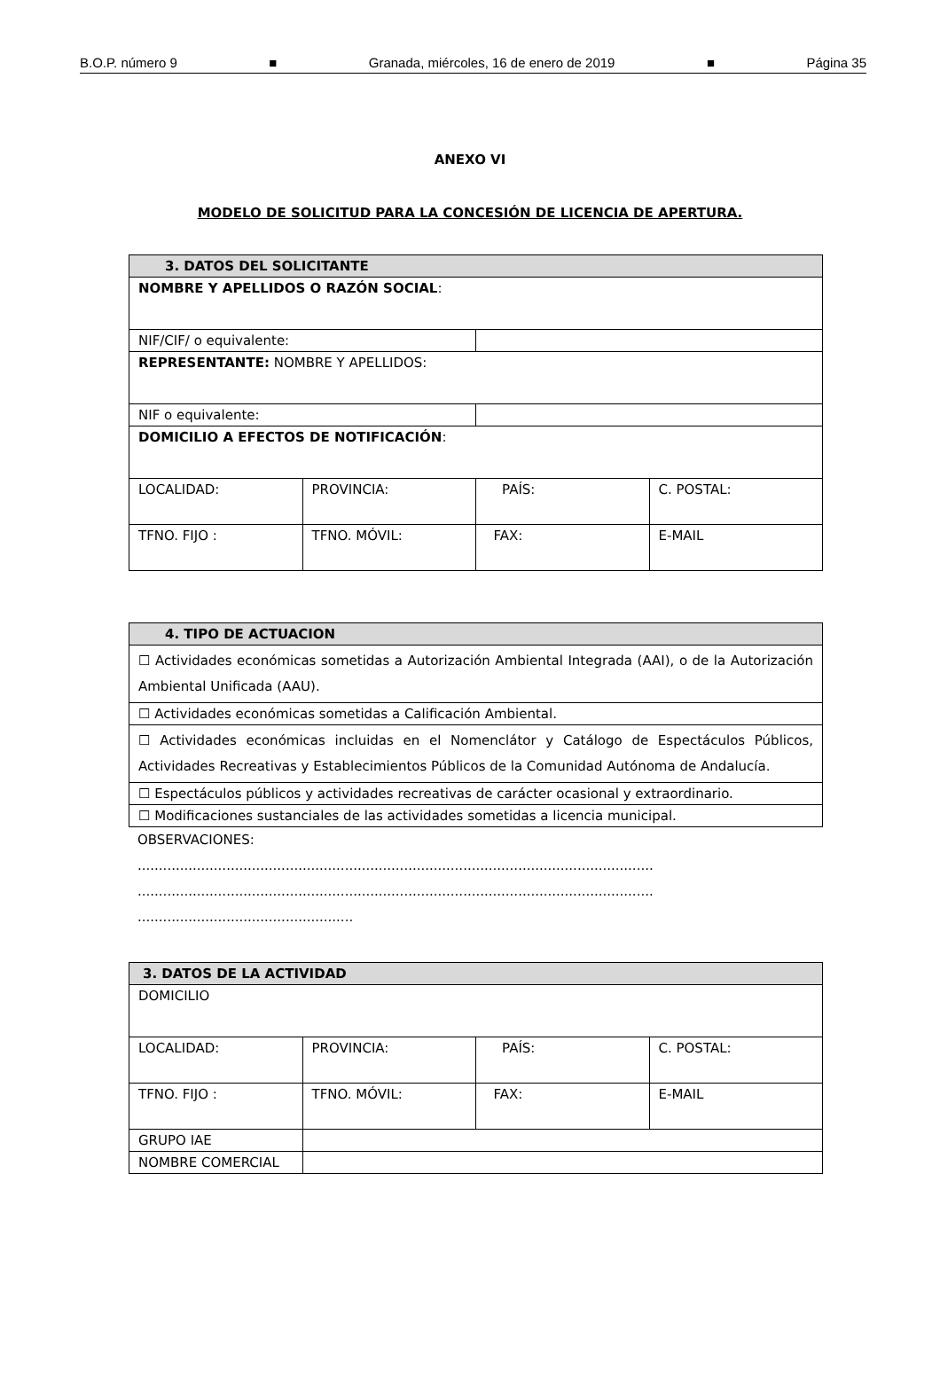B.O.P. número 9 ■ Granada, miércoles, 16 de enero de 2019 ■ Página 35
ANEXO VI
MODELO DE SOLICITUD PARA LA CONCESIÓN DE LICENCIA DE APERTURA.
| 3. DATOS DEL SOLICITANTE | | | |
| --- | --- | --- | --- |
| NOMBRE Y APELLIDOS O RAZÓN SOCIAL : | | | |
| NIF/CIF/ o equivalente: | | | |
| REPRESENTANTE: NOMBRE Y APELLIDOS: | | | |
| NIF o equivalente: | | | |
| DOMICILIO A EFECTOS DE NOTIFICACIÓN : | | | |
| LOCALIDAD: | PROVINCIA: | PAÍS: | C. POSTAL: |
| TFNO. FIJO : | TFNO. MÓVIL: | FAX: | E-MAIL |
| 4. TIPO DE ACTUACION |
| --- |
| ☐ Actividades económicas sometidas a Autorización Ambiental Integrada (AAI), o de la Autorización Ambiental Unificada (AAU). |
| ☐ Actividades económicas sometidas a Calificación Ambiental. |
| ☐ Actividades económicas incluidas en el Nomenclátor y Catálogo de Espectáculos Públicos, Actividades Recreativas y Establecimientos Públicos de la Comunidad Autónoma de Andalucía. |
| ☐ Espectáculos públicos y actividades recreativas de carácter ocasional y extraordinario. |
| ☐ Modificaciones sustanciales de las actividades sometidas a licencia municipal. |
OBSERVACIONES:
..........................................................................................................................
..........................................................................................................................
...................................................
| 3. DATOS DE LA ACTIVIDAD | | | |
| --- | --- | --- | --- |
| DOMICILIO | | | |
| LOCALIDAD: | PROVINCIA: | PAÍS: | C. POSTAL: |
| TFNO. FIJO : | TFNO. MÓVIL: | FAX: | E-MAIL |
| GRUPO IAE | | | |
| NOMBRE COMERCIAL | | | |